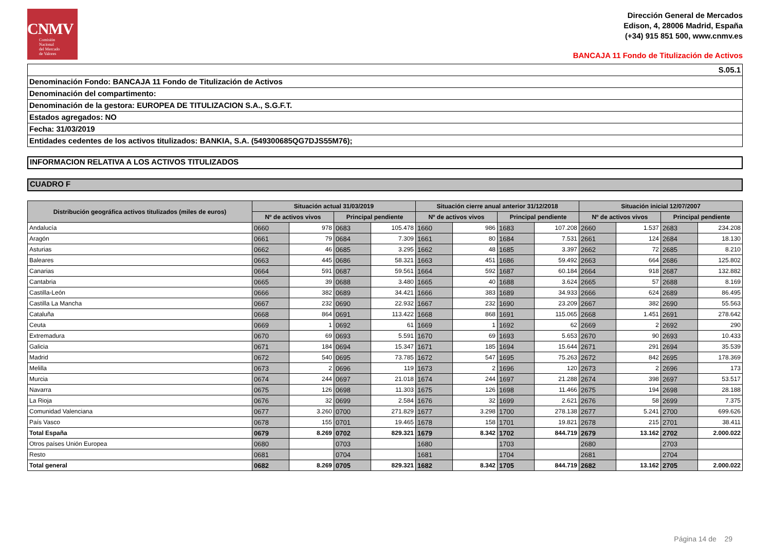CNMV
Comisión
Nacional
del Mercado
de Valores
Dirección General de Mercados
Edison, 4, 28006 Madrid, España
(+34) 915 851 500, www.cnmv.es
BANCAJA 11 Fondo de Titulización de Activos
S.05.1
Denominación Fondo: BANCAJA 11 Fondo de Titulización de Activos
Denominación del compartimento:
Denominación de la gestora: EUROPEA DE TITULIZACION S.A., S.G.F.T.
Estados agregados: NO
Fecha: 31/03/2019
Entidades cedentes de los activos titulizados: BANKIA, S.A. (549300685QG7DJS55M76);
INFORMACION RELATIVA A LOS ACTIVOS TITULIZADOS
CUADRO F
| Distribución geográfica activos titulizados (miles de euros) | Situación actual 31/03/2019 | | | | Situación cierre anual anterior 31/12/2018 | | | | Situación inicial 12/07/2007 | | | |
| --- | --- | --- | --- | --- | --- | --- | --- | --- | --- | --- | --- | --- |
| | Nº de activos vivos | | Principal pendiente | | Nº de activos vivos | | Principal pendiente | | Nº de activos vivos | | Principal pendiente | |
| Andalucía | 0660 | 978 | 0683 | 105.478 | 1660 | 986 | 1683 | 107.208 | 2660 | 1.537 | 2683 | 234.208 |
| Aragón | 0661 | 79 | 0684 | 7.309 | 1661 | 80 | 1684 | 7.531 | 2661 | 124 | 2684 | 18.130 |
| Asturias | 0662 | 46 | 0685 | 3.295 | 1662 | 48 | 1685 | 3.397 | 2662 | 72 | 2685 | 8.210 |
| Baleares | 0663 | 445 | 0686 | 58.321 | 1663 | 451 | 1686 | 59.492 | 2663 | 664 | 2686 | 125.802 |
| Canarias | 0664 | 591 | 0687 | 59.561 | 1664 | 592 | 1687 | 60.184 | 2664 | 918 | 2687 | 132.882 |
| Cantabria | 0665 | 39 | 0688 | 3.480 | 1665 | 40 | 1688 | 3.624 | 2665 | 57 | 2688 | 8.169 |
| Castilla-León | 0666 | 382 | 0689 | 34.421 | 1666 | 383 | 1689 | 34.933 | 2666 | 624 | 2689 | 86.495 |
| Castilla La Mancha | 0667 | 232 | 0690 | 22.932 | 1667 | 232 | 1690 | 23.209 | 2667 | 382 | 2690 | 55.563 |
| Cataluña | 0668 | 864 | 0691 | 113.422 | 1668 | 868 | 1691 | 115.065 | 2668 | 1.451 | 2691 | 278.642 |
| Ceuta | 0669 | 1 | 0692 | 61 | 1669 | 1 | 1692 | 62 | 2669 | 2 | 2692 | 290 |
| Extremadura | 0670 | 69 | 0693 | 5.591 | 1670 | 69 | 1693 | 5.653 | 2670 | 90 | 2693 | 10.433 |
| Galicia | 0671 | 184 | 0694 | 15.347 | 1671 | 185 | 1694 | 15.644 | 2671 | 291 | 2694 | 35.539 |
| Madrid | 0672 | 540 | 0695 | 73.785 | 1672 | 547 | 1695 | 75.263 | 2672 | 842 | 2695 | 178.369 |
| Melilla | 0673 | 2 | 0696 | 119 | 1673 | 2 | 1696 | 120 | 2673 | 2 | 2696 | 173 |
| Murcia | 0674 | 244 | 0697 | 21.018 | 1674 | 244 | 1697 | 21.288 | 2674 | 398 | 2697 | 53.517 |
| Navarra | 0675 | 126 | 0698 | 11.303 | 1675 | 126 | 1698 | 11.466 | 2675 | 194 | 2698 | 28.188 |
| La Rioja | 0676 | 32 | 0699 | 2.584 | 1676 | 32 | 1699 | 2.621 | 2676 | 58 | 2699 | 7.375 |
| Comunidad Valenciana | 0677 | 3.260 | 0700 | 271.829 | 1677 | 3.298 | 1700 | 278.138 | 2677 | 5.241 | 2700 | 699.626 |
| País Vasco | 0678 | 155 | 0701 | 19.465 | 1678 | 158 | 1701 | 19.821 | 2678 | 215 | 2701 | 38.411 |
| Total España | 0679 | 8.269 | 0702 | 829.321 | 1679 | 8.342 | 1702 | 844.719 | 2679 | 13.162 | 2702 | 2.000.022 |
| Otros países Unión Europea | 0680 | | 0703 | | 1680 | | 1703 | | 2680 | | 2703 | |
| Resto | 0681 | | 0704 | | 1681 | | 1704 | | 2681 | | 2704 | |
| Total general | 0682 | 8.269 | 0705 | 829.321 | 1682 | 8.342 | 1705 | 844.719 | 2682 | 13.162 | 2705 | 2.000.022 |
Página 14 de 29